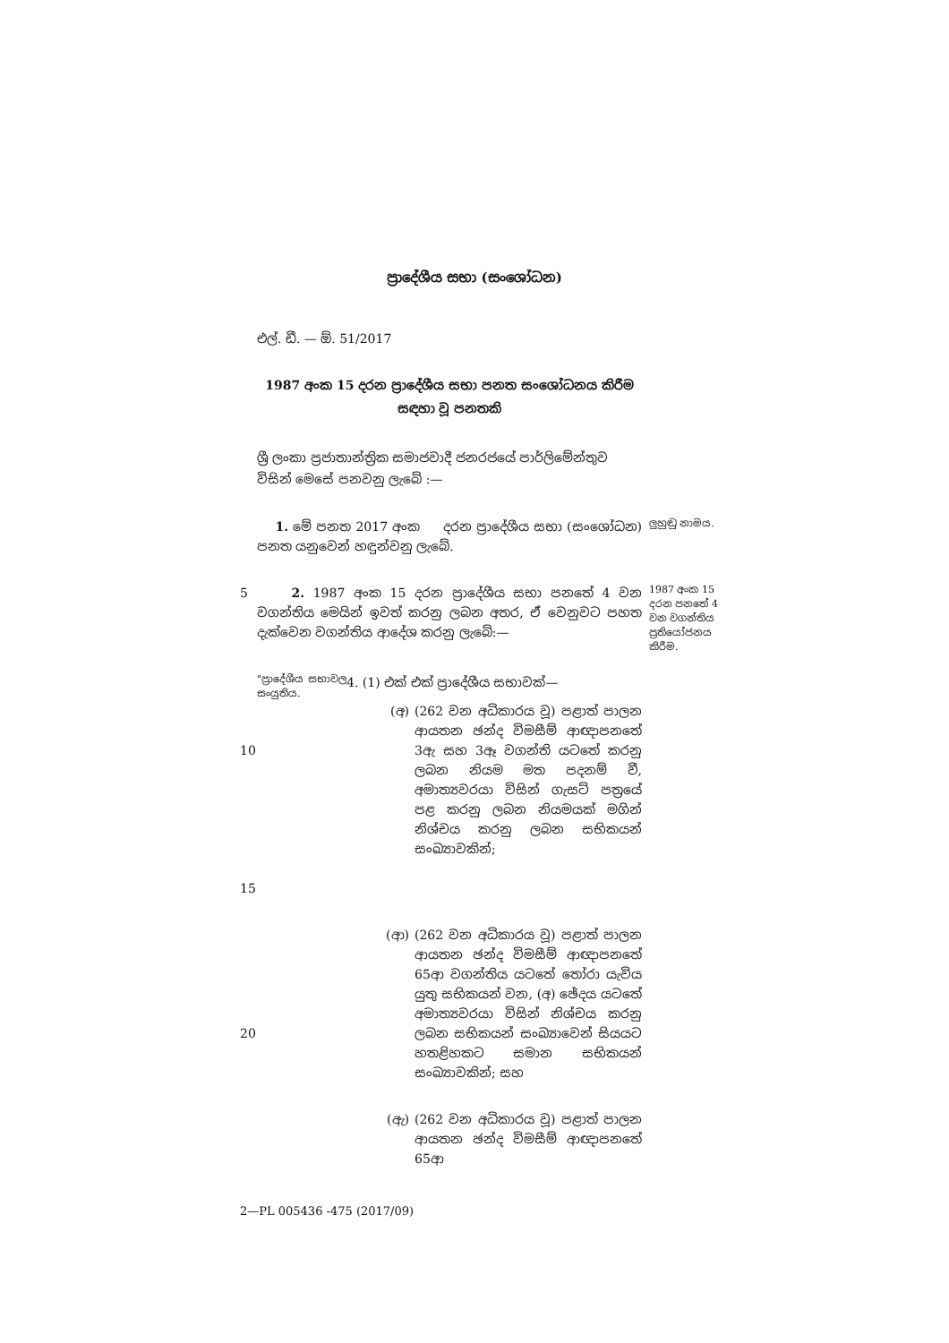ප්‍රාදේශීය සභා (සංශෝධන)
එල්. ඩී. — ඕ. 51/2017
1987 අංක 15 දරන ප්‍රාදේශීය සභා පනත සංශෝධනය කිරීම සඳහා වූ පනතකි
ශ්‍රී ලංකා ප්‍රජාතාන්ත්‍රික සමාජවාදී ජනරජයේ පාර්ලිමේන්තුව විසින් මෙසේ පනවනු ලැබේ :—
1. මේ පනත 2017 අංක දරන ප්‍රාදේශීය සභා (සංශෝධන) පනත යනුවෙන් හඳුන්වනු ලැබේ.
ලුහුඬු නාමය.
5 2. 1987 අංක 15 දරන ප්‍රාදේශීය සභා පනතේ 4 වන වගන්තිය මෙයින් ඉවත් කරනු ලබන අතර, ඒ වෙනුවට පහත දැක්වෙන වගන්තිය ආදේශ කරනු ලැබේ:—
1987 අංක 15 දරන පනතේ 4 වන වගන්තිය ප්‍රතියෝජනය කිරීම.
"ප්‍රාදේශීය සභාවල සංයුතිය.
4. (1) එක් එක් ප්‍රාදේශීය සභාවක්—
10
15
(අ) (262 වන අධිකාරය වූ) පළාත් පාලන ආයතන ඡන්ද විමසීම් ආඥාපනතේ 3ඇ සහ 3ඈ වගන්ති යටතේ කරනු ලබන නියම මත පදනම් වී, අමාත්‍යවරයා විසින් ගැසට් පත්‍රයේ පළ කරනු ලබන නියමයක් මගින් නිශ්චය කරනු ලබන සභිකයන් සංඛ්‍යාවකින්;
20
(ආ) (262 වන අධිකාරය වූ) පළාත් පාලන ආයතන ඡන්ද විමසීම් ආඥාපනතේ 65ආ වගන්තිය යටතේ තෝරා යැවිය යුතු සභිකයන් වන, (අ) ඡේදය යටතේ අමාත්‍යවරයා විසින් නිශ්චය කරනු ලබන සභිකයන් සංඛ්‍යාවෙන් සියයට හතළිහකට සමාන සභිකයන් සංඛ්‍යාවකින්; සහ
(ඇ) (262 වන අධිකාරය වූ) පළාත් පාලන ආයතන ඡන්ද විමසීම් ආඥාපනතේ 65ආ
2—PL 005436 -475 (2017/09)